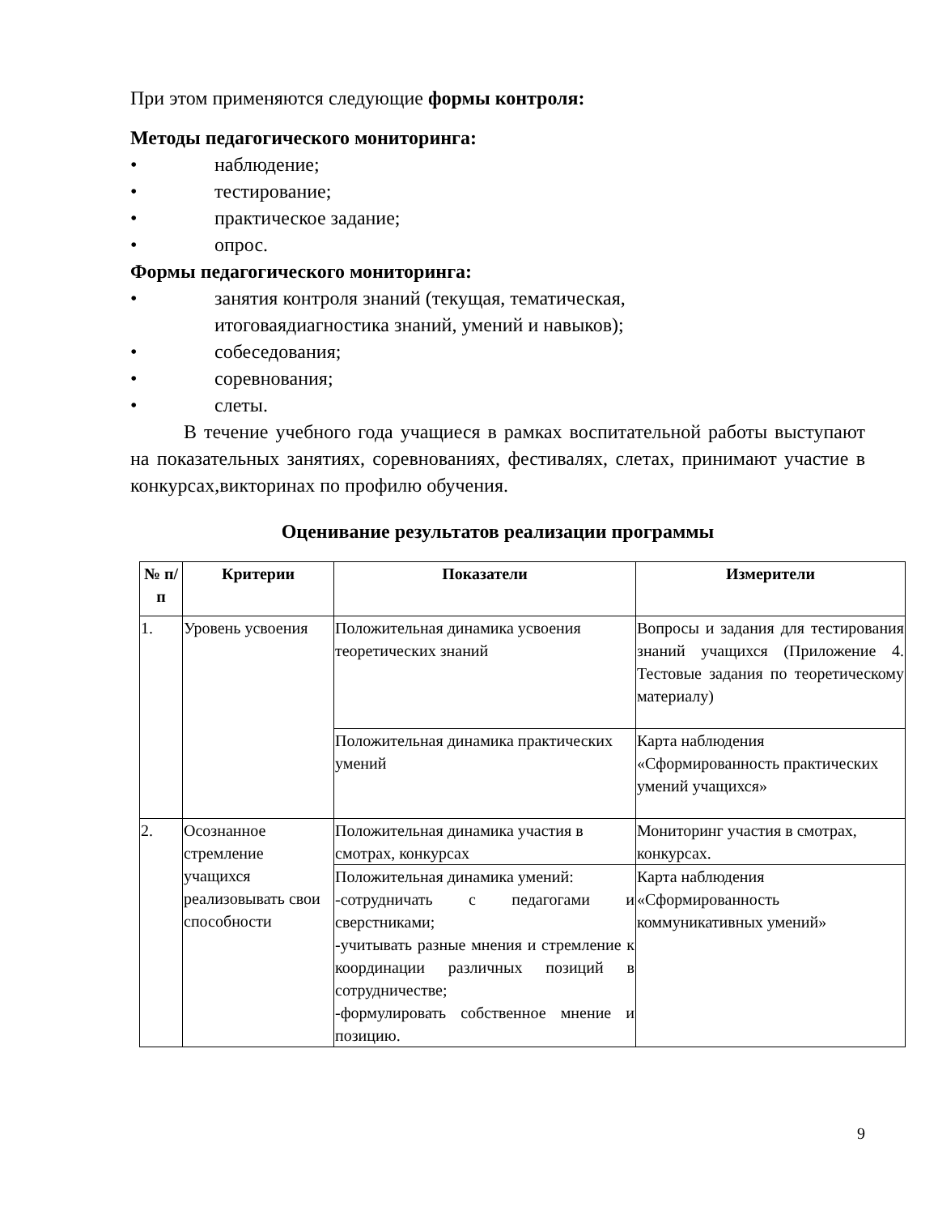При этом применяются следующие формы контроля:
Методы педагогического мониторинга:
• наблюдение;
• тестирование;
• практическое задание;
• опрос.
Формы педагогического мониторинга:
• занятия контроля знаний (текущая, тематическая, итоговаядиагностика знаний, умений и навыков);
• собеседования;
• соревнования;
• слеты.
В течение учебного года учащиеся в рамках воспитательной работы выступают на показательных занятиях, соревнованиях, фестивалях, слетах, принимают участие в конкурсах,викторинах по профилю обучения.
Оценивание результатов реализации программы
| № п/п | Критерии | Показатели | Измерители |
| --- | --- | --- | --- |
| 1. | Уровень усвоения | Положительная динамика усвоения теоретических знаний | Вопросы и задания для тестирования знаний учащихся (Приложение 4. Тестовые задания по теоретическому материалу) |
| | | Положительная динамика практических умений | Карта наблюдения «Сформированность практических умений учащихся» |
| 2. | Осознанное стремление учащихся реализовывать свои способности | Положительная динамика участия в смотрах, конкурсах | Мониторинг участия в смотрах, конкурсах. |
| | | Положительная динамика умений: -сотрудничать с педагогами и сверстниками; -учитывать разные мнения и стремление к координации различных позиций в сотрудничестве; -формулировать собственное мнение и позицию. | Карта наблюдения «Сформированность коммуникативных умений» |
9